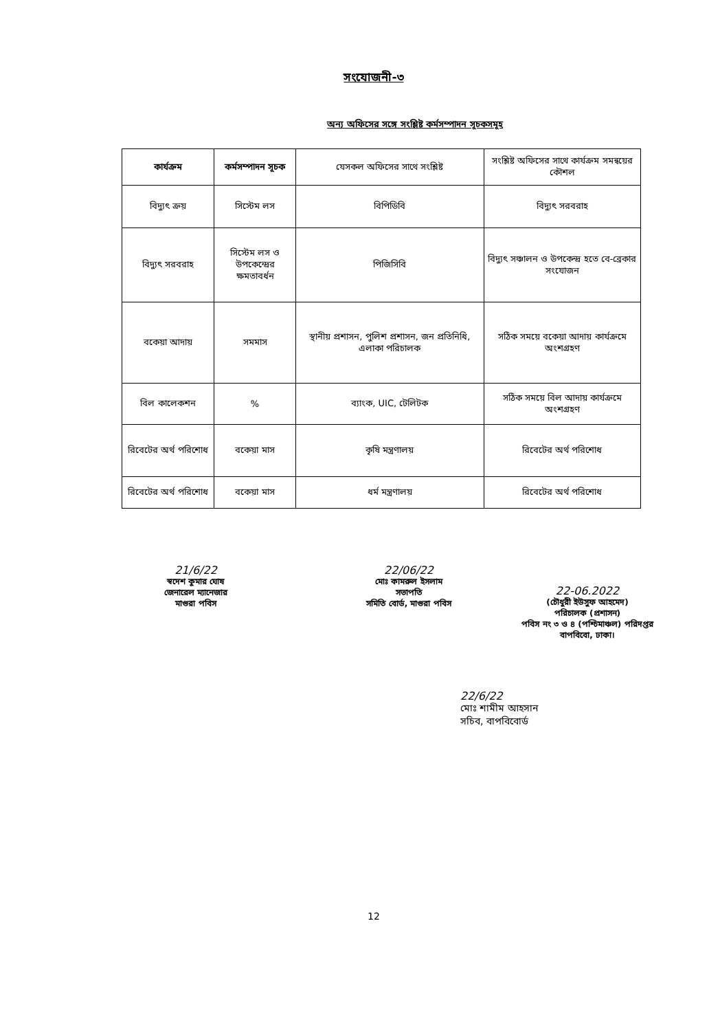সংযোজনী-৩
অন্য অফিসের সঙ্গে সংশ্লিষ্ট কর্মসম্পাদন সূচকসমূহ
| কার্যক্রম | কর্মসম্পাদন সূচক | যেসকল অফিসের সাথে সংশ্লিষ্ট | সংশ্লিষ্ট অফিসের সাথে কার্যক্রম সমন্বয়ের কৌশল |
| --- | --- | --- | --- |
| বিদ্যুৎ ক্রয় | সিস্টেম লস | বিপিডিবি | বিদ্যুৎ সরবরাহ |
| বিদ্যুৎ সরবরাহ | সিস্টেম লস ও উপকেন্দ্রের ক্ষমতাবর্ধন | পিজিসিবি | বিদ্যুৎ সঞ্চালন ও উপকেন্দ্র হতে বে-ব্রেকার সংযোজন |
| বকেয়া আদায় | সমমাস | স্থানীয় প্রশাসন, পুলিশ প্রশাসন, জন প্রতিনিধি, এলাকা পরিচালক | সঠিক সময়ে বকেয়া আদায় কার্যক্রমে অংশগ্রহণ |
| বিল কালেকশন | % | ব্যাংক, UIC, টেলিটক | সঠিক সময়ে বিল আদায় কার্যক্রমে অংশগ্রহণ |
| রিবেটের অর্থ পরিশোধ | বকেয়া মাস | কৃষি মন্ত্রণালয় | রিবেটের অর্থ পরিশোধ |
| রিবেটের অর্থ পরিশোধ | বকেয়া মাস | ধর্ম মন্ত্রণালয় | রিবেটের অর্থ পরিশোধ |
21/6/22
স্বদেশ কুমার ঘোষ
জেনারেল ম্যানেজার
মাগুরা পবিস
22/06/22
মোঃ কামরুল ইসলাম
সভাপতি
সমিতি বোর্ড, মাগুরা পবিস
22-06.2022
(চৌধুরী ইউসুফ আহমেদ)
পরিচালক (প্রশাসন)
পবিস নং ৩ ও ৪ (পশ্চিমাঞ্চল) পরিদপ্তর
বাপবিবো, ঢাকা।
22/6/22
মোঃ শামীম আহসান
সচিব, বাপবিবোর্ড
12